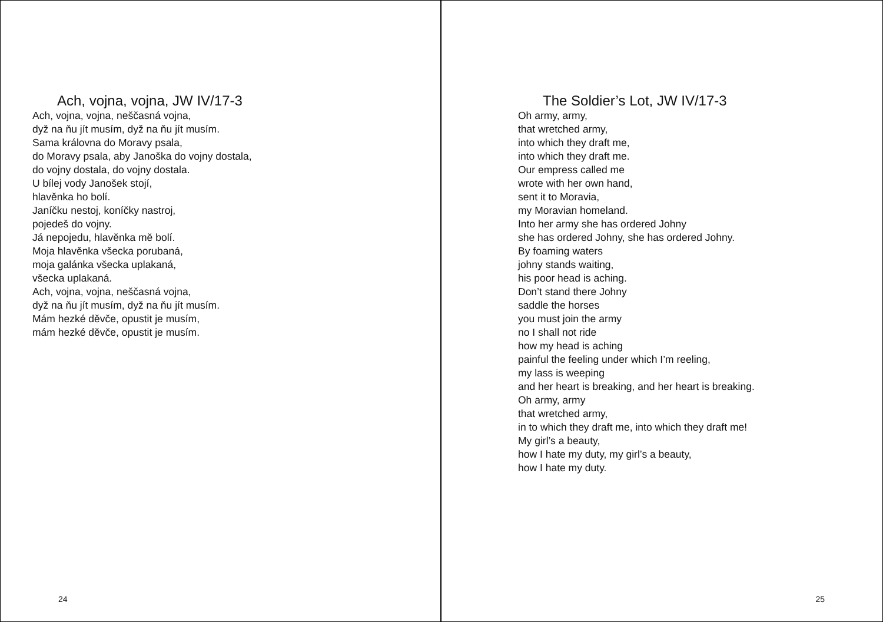Ach, vojna, vojna, JW IV/17-3
Ach, vojna, vojna, neščasná vojna,
dyž na ňu jít musím, dyž na ňu jít musím.
Sama královna do Moravy psala,
do Moravy psala, aby Janoška do vojny dostala,
do vojny dostala, do vojny dostala.
U bílej vody Janošek stojí,
hlavěnka ho bolí.
Janíčku nestoj, koníčky nastroj,
pojedeš do vojny.
Já nepojedu, hlavěnka mě bolí.
Moja hlavěnka všecka porubaná,
moja galánka všecka uplakaná,
všecka uplakaná.
Ach, vojna, vojna, neščasná vojna,
dyž na ňu jít musím, dyž na ňu jít musím.
Mám hezké děvče, opustit je musím,
mám hezké děvče, opustit je musím.
24
The Soldier’s Lot, JW IV/17-3
Oh army, army,
that wretched army,
into which they draft me,
into which they draft me.
Our empress called me
wrote with her own hand,
sent it to Moravia,
my Moravian homeland.
Into her army she has ordered Johny
she has ordered Johny, she has ordered Johny.
By foaming waters
johny stands waiting,
his poor head is aching.
Don’t stand there Johny
saddle the horses
you must join the army
no I shall not ride
how my head is aching
painful the feeling under which I’m reeling,
my lass is weeping
and her heart is breaking, and her heart is breaking.
Oh army, army
that wretched army,
in to which they draft me, into which they draft me!
My girl’s a beauty,
how I hate my duty, my girl’s a beauty,
how I hate my duty.
25